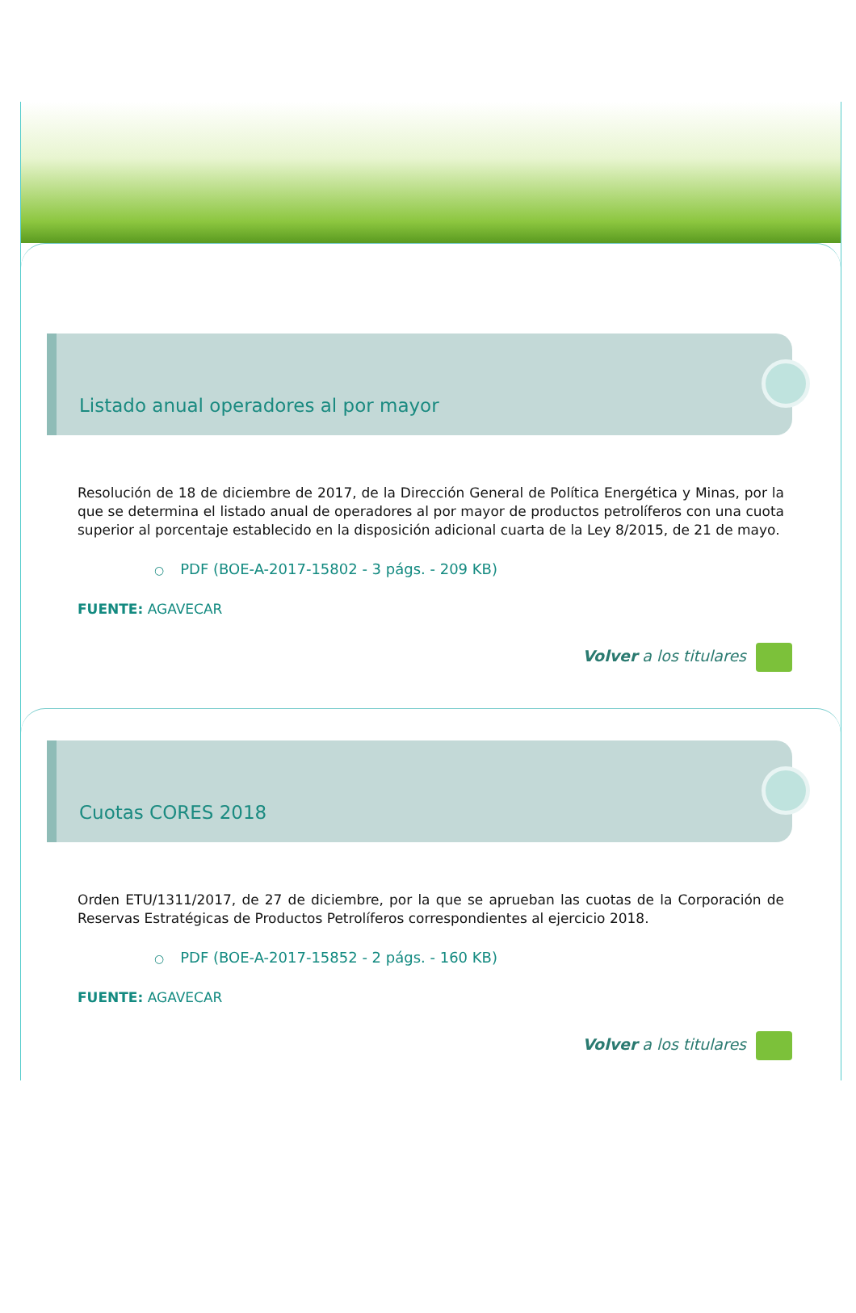Listado anual operadores al por mayor
Resolución de 18 de diciembre de 2017, de la Dirección General de Política Energética y Minas, por la que se determina el listado anual de operadores al por mayor de productos petrolíferos con una cuota superior al porcentaje establecido en la disposición adicional cuarta de la Ley 8/2015, de 21 de mayo.
○ PDF (BOE-A-2017-15802 - 3 págs. - 209 KB)
FUENTE: AGAVECAR
Volver a los titulares
Cuotas CORES 2018
Orden ETU/1311/2017, de 27 de diciembre, por la que se aprueban las cuotas de la Corporación de Reservas Estratégicas de Productos Petrolíferos correspondientes al ejercicio 2018.
○ PDF (BOE-A-2017-15852 - 2 págs. - 160 KB)
FUENTE: AGAVECAR
Volver a los titulares